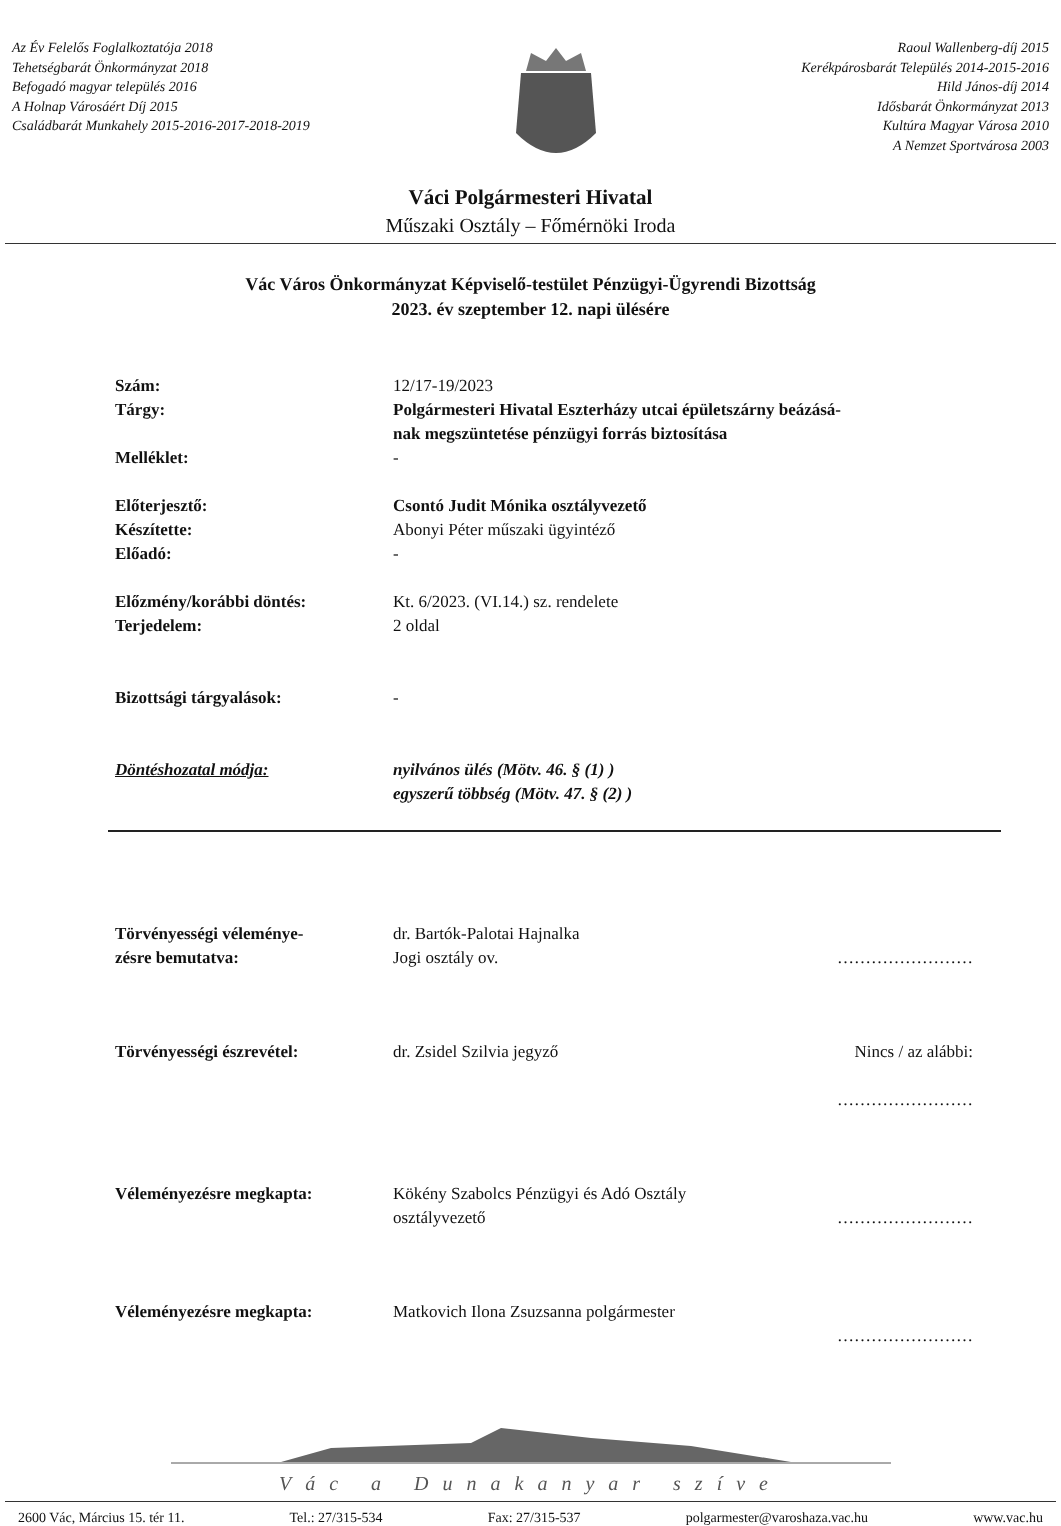Az Év Felelős Foglalkoztatója 2018
Tehetségbarát Önkormányzat 2018
Befogadó magyar település 2016
A Holnap Városáért Díj 2015
Családbarát Munkahely 2015-2016-2017-2018-2019
Raoul Wallenberg-díj 2015
Kerékpárosbarát Település 2014-2015-2016
Hild János-díj 2014
Idősbarát Önkormányzat 2013
Kultúra Magyar Városa 2010
A Nemzet Sportvárosa 2003
Váci Polgármesteri Hivatal
Műszaki Osztály – Főmérnöki Iroda
Vác Város Önkormányzat Képviselő-testület Pénzügyi-Ügyrendi Bizottság
2023. év szeptember 12. napi ülésére
| Szám: | 12/17-19/2023 |
| Tárgy: | Polgármesteri Hivatal Eszterházy utcai épületszárny beázásá- nak megszüntetése pénzügyi forrás biztosítása |
| Melléklet: | - |
| Előterjesztő: | Csontó Judit Mónika osztályvezető |
| Készítette: | Abonyi Péter műszaki ügyintéző |
| Előadó: | - |
| Előzmény/korábbi döntés: | Kt. 6/2023. (VI.14.) sz. rendelete |
| Terjedelem: | 2 oldal |
| Bizottsági tárgyalások: | - |
| Döntéshozatal módja: | nyilvános ülés (Mötv. 46. § (1) ) egyszerű többség (Mötv. 47. § (2) ) |
| Törvényességi véleménye- zésre bemutatva: | dr. Bartók-Palotai Hajnalka Jogi osztály ov. | …………………… |
| Törvényességi észrevétel: | dr. Zsidel Szilvia jegyző | Nincs / az alábbi: …………………… |
| Véleményezésre megkapta: | Kökény Szabolcs Pénzügyi és Adó Osztály osztályvezető | …………………… |
| Véleményezésre megkapta: | Matkovich Ilona Zsuzsanna polgármester | …………………… |
Vác a Dunakanyar szíve
2600 Vác, Március 15. tér 11. Tel.: 27/315-534 Fax: 27/315-537 polgarmester@varoshaza.vac.hu www.vac.hu